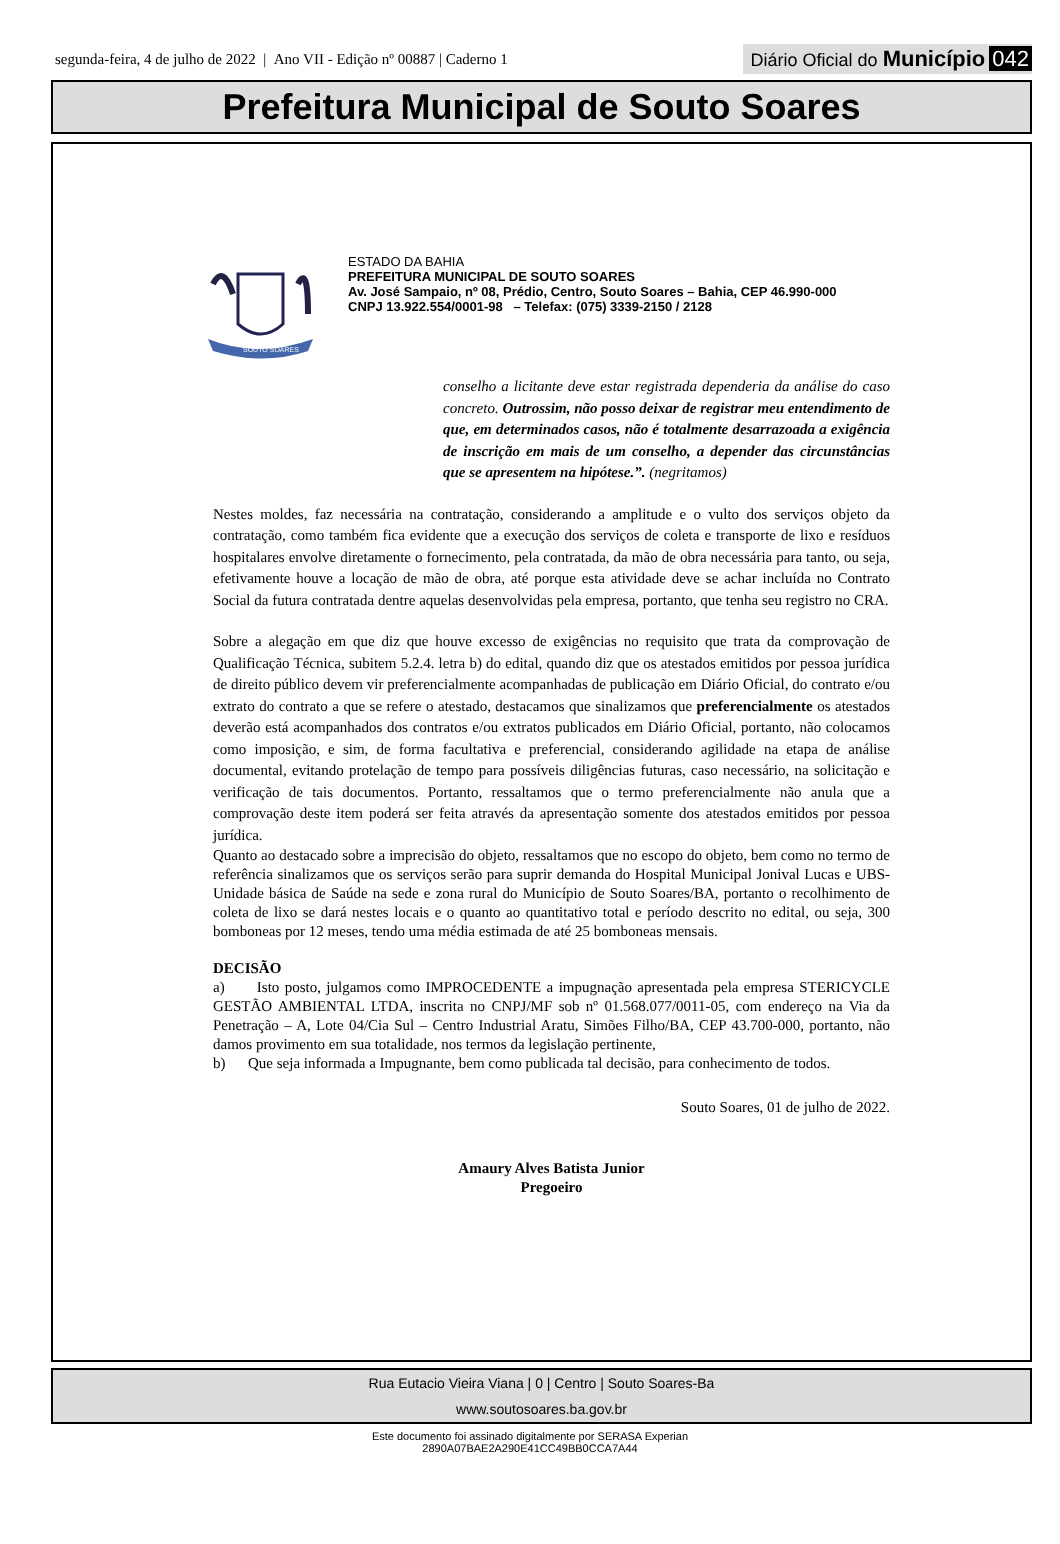segunda-feira, 4 de julho de 2022 | Ano VII - Edição nº 00887 | Caderno 1
Diário Oficial do Município 042
Prefeitura Municipal de Souto Soares
SOUTO SOARES
ESTADO DA BAHIA
PREFEITURA MUNICIPAL DE SOUTO SOARES
Av. José Sampaio, nº 08, Prédio, Centro, Souto Soares – Bahia, CEP 46.990-000
CNPJ 13.922.554/0001-98 – Telefax: (075) 3339-2150 / 2128
conselho a licitante deve estar registrada dependeria da análise do caso concreto. Outrossim, não posso deixar de registrar meu entendimento de que, em determinados casos, não é totalmente desarrazoada a exigência de inscrição em mais de um conselho, a depender das circunstâncias que se apresentem na hipótese.”. (negritamos)
Nestes moldes, faz necessária na contratação, considerando a amplitude e o vulto dos serviços objeto da contratação, como também fica evidente que a execução dos serviços de coleta e transporte de lixo e resíduos hospitalares envolve diretamente o fornecimento, pela contratada, da mão de obra necessária para tanto, ou seja, efetivamente houve a locação de mão de obra, até porque esta atividade deve se achar incluída no Contrato Social da futura contratada dentre aquelas desenvolvidas pela empresa, portanto, que tenha seu registro no CRA.
Sobre a alegação em que diz que houve excesso de exigências no requisito que trata da comprovação de Qualificação Técnica, subitem 5.2.4. letra b) do edital, quando diz que os atestados emitidos por pessoa jurídica de direito público devem vir preferencialmente acompanhadas de publicação em Diário Oficial, do contrato e/ou extrato do contrato a que se refere o atestado, destacamos que sinalizamos que preferencialmente os atestados deverão está acompanhados dos contratos e/ou extratos publicados em Diário Oficial, portanto, não colocamos como imposição, e sim, de forma facultativa e preferencial, considerando agilidade na etapa de análise documental, evitando protelação de tempo para possíveis diligências futuras, caso necessário, na solicitação e verificação de tais documentos. Portanto, ressaltamos que o termo preferencialmente não anula que a comprovação deste item poderá ser feita através da apresentação somente dos atestados emitidos por pessoa jurídica.
Quanto ao destacado sobre a imprecisão do objeto, ressaltamos que no escopo do objeto, bem como no termo de referência sinalizamos que os serviços serão para suprir demanda do Hospital Municipal Jonival Lucas e UBS-Unidade básica de Saúde na sede e zona rural do Município de Souto Soares/BA, portanto o recolhimento de coleta de lixo se dará nestes locais e o quanto ao quantitativo total e período descrito no edital, ou seja, 300 bomboneas por 12 meses, tendo uma média estimada de até 25 bomboneas mensais.
DECISÃO
a) Isto posto, julgamos como IMPROCEDENTE a impugnação apresentada pela empresa STERICYCLE GESTÃO AMBIENTAL LTDA, inscrita no CNPJ/MF sob nº 01.568.077/0011-05, com endereço na Via da Penetração – A, Lote 04/Cia Sul – Centro Industrial Aratu, Simões Filho/BA, CEP 43.700-000, portanto, não damos provimento em sua totalidade, nos termos da legislação pertinente,
b) Que seja informada a Impugnante, bem como publicada tal decisão, para conhecimento de todos.
Souto Soares, 01 de julho de 2022.
Amaury Alves Batista Junior
Pregoeiro
Rua Eutacio Vieira Viana | 0 | Centro | Souto Soares-Ba
www.soutosoares.ba.gov.br
Este documento foi assinado digitalmente por SERASA Experian
2890A07BAE2A290E41CC49BB0CCA7A44